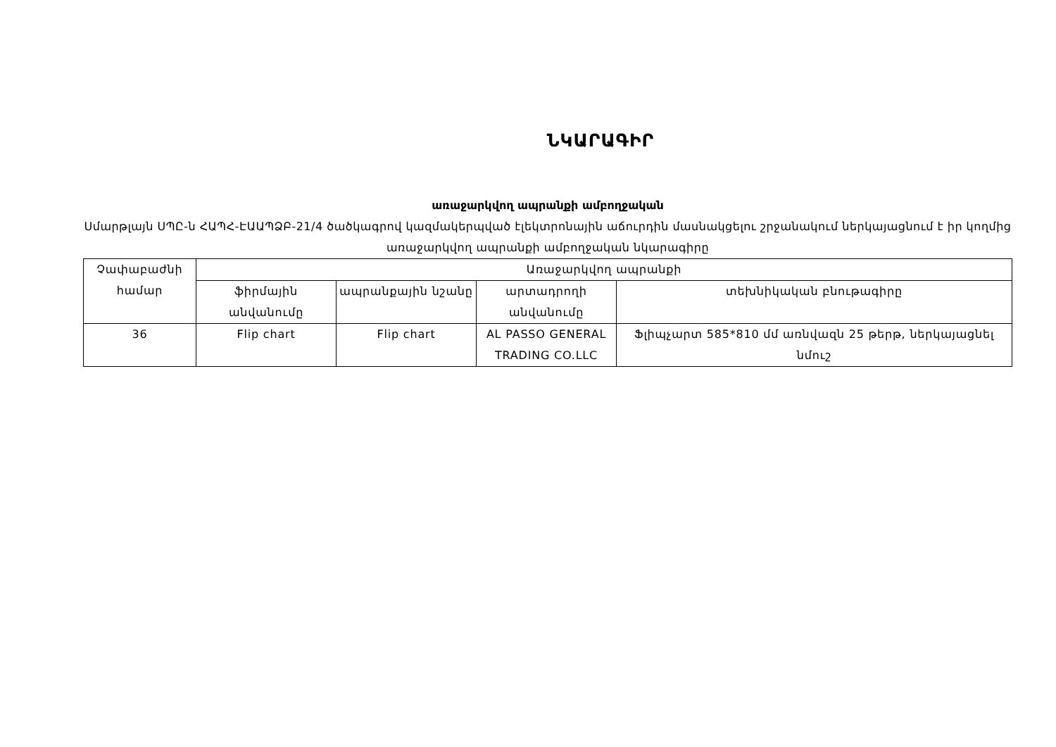ՆԿԱՐԱԳԻՐ
առաջարկվող ապրանքի ամբողջական
Սմարթլայն ՍՊԸ-ն ՀԱՊՀ-ԷԱԱՊՁԲ-21/4 ծածկագրով կազմակերպված էլեկտրոնային աճուրդին մասնակցելու շրջանակում ներկայացնում է իր կողմից առաջարկվող ապրանքի ամբողջական նկարագիրը
| Չափաբաժնի համար | Առաջարկվող ապրանքի | | | |
| --- | --- | --- | --- | --- |
| | ֆիրմային անվանումը | ապրանքային նշանը | արտադրողի անվանումը | տեխնիկական բնութագիրը |
| 36 | Flip chart | Flip chart | AL PASSO GENERAL TRADING CO.LLC | Ֆլիպչարտ 585*810 մմ առնվազն 25 թերթ, ներկայացնել նմուշ |